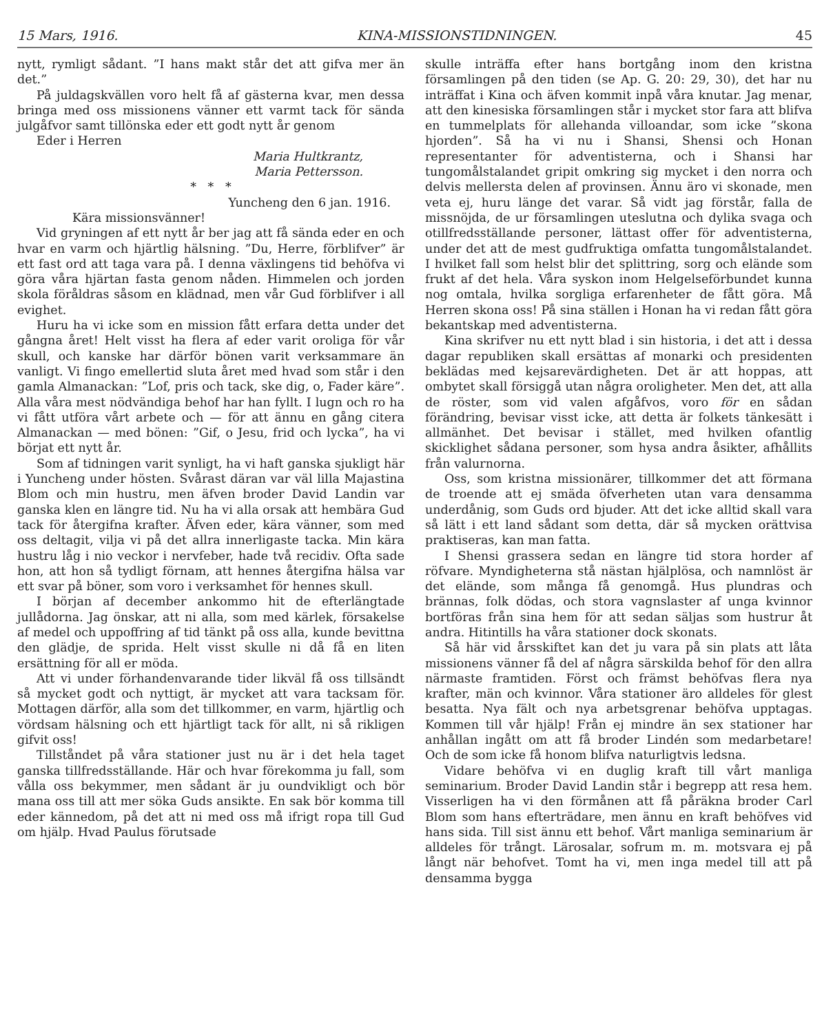15 Mars, 1916. KINA-MISSIONSTIDNINGEN. 45
nytt, rymligt sådant. ”I hans makt står det att gifva mer än det.”
På juldagskvällen voro helt få af gästerna kvar, men dessa bringa med oss missionens vänner ett varmt tack för sända julgåfvor samt tillönska eder ett godt nytt år genom
Eder i Herren
Maria Hultkrantz,
Maria Pettersson.
* * *
Yuncheng den 6 jan. 1916.
Kära missionsvänner!
Vid gryningen af ett nytt år ber jag att få sända eder en och hvar en varm och hjärtlig hälsning. ”Du, Herre, förblifver” är ett fast ord att taga vara på. I denna växlingens tid behöfva vi göra våra hjärtan fasta genom nåden. Himmelen och jorden skola föråldras såsom en klädnad, men vår Gud förblifver i all evighet.
Huru ha vi icke som en mission fått erfara detta under det gångna året! Helt visst ha flera af eder varit oroliga för vår skull, och kanske har därför bönen varit verksammare än vanligt. Vi fingo emellertid sluta året med hvad som står i den gamla Almanackan: ”Lof, pris och tack, ske dig, o, Fader käre”. Alla våra mest nödvändiga behof har han fyllt. I lugn och ro ha vi fått utföra vårt arbete och — för att ännu en gång citera Almanackan — med bönen: ”Gif, o Jesu, frid och lycka”, ha vi börjat ett nytt år.
Som af tidningen varit synligt, ha vi haft ganska sjukligt här i Yuncheng under hösten. Svårast däran var väl lilla Majastina Blom och min hustru, men äfven broder David Landin var ganska klen en längre tid. Nu ha vi alla orsak att hembära Gud tack för återgifna krafter. Äfven eder, kära vänner, som med oss deltagit, vilja vi på det allra innerligaste tacka. Min kära hustru låg i nio veckor i nervfeber, hade två recidiv. Ofta sade hon, att hon så tydligt förnam, att hennes återgifna hälsa var ett svar på böner, som voro i verksamhet för hennes skull.
I början af december ankommo hit de efterlängtade jullådorna. Jag önskar, att ni alla, som med kärlek, försakelse af medel och uppoffring af tid tänkt på oss alla, kunde bevittna den glädje, de sprida. Helt visst skulle ni då få en liten ersättning för all er möda.
Att vi under förhandenvarande tider likväl få oss tillsändt så mycket godt och nyttigt, är mycket att vara tacksam för. Mottagen därför, alla som det tillkommer, en varm, hjärtlig och vördsam hälsning och ett hjärtligt tack för allt, ni så rikligen gifvit oss!
Tillståndet på våra stationer just nu är i det hela taget ganska tillfredsställande. Här och hvar förekomma ju fall, som vålla oss bekymmer, men sådant är ju oundvikligt och bör mana oss till att mer söka Guds ansikte. En sak bör komma till eder kännedom, på det att ni med oss må ifrigt ropa till Gud om hjälp. Hvad Paulus förutsade
skulle inträffa efter hans bortgång inom den kristna församlingen på den tiden (se Ap. G. 20: 29, 30), det har nu inträffat i Kina och äfven kommit inpå våra knutar. Jag menar, att den kinesiska församlingen står i mycket stor fara att blifva en tummelplats för allehanda villoandar, som icke ”skona hjorden”. Så ha vi nu i Shansi, Shensi och Honan representanter för adventisterna, och i Shansi har tungomålstalandet gripit omkring sig mycket i den norra och delvis mellersta delen af provinsen. Ännu äro vi skonade, men veta ej, huru länge det varar. Så vidt jag förstår, falla de missnöjda, de ur församlingen uteslutna och dylika svaga och otillfredsställande personer, lättast offer för adventisterna, under det att de mest gudfruktiga omfatta tungomålstalandet. I hvilket fall som helst blir det splittring, sorg och elände som frukt af det hela. Våra syskon inom Helgelseförbundet kunna nog omtala, hvilka sorgliga erfarenheter de fått göra. Må Herren skona oss! På sina ställen i Honan ha vi redan fått göra bekantskap med adventisterna.
Kina skrifver nu ett nytt blad i sin historia, i det att i dessa dagar republiken skall ersättas af monarki och presidenten beklädas med kejsarevärdigheten. Det är att hoppas, att ombytet skall försiggå utan några oroligheter. Men det, att alla de röster, som vid valen afgåfvos, voro för en sådan förändring, bevisar visst icke, att detta är folkets tänkesätt i allmänhet. Det bevisar i stället, med hvilken ofantlig skicklighet sådana personer, som hysa andra åsikter, afhållits från valurnorna.
Oss, som kristna missionärer, tillkommer det att förmana de troende att ej smäda öfverheten utan vara densamma underdånig, som Guds ord bjuder. Att det icke alltid skall vara så lätt i ett land sådant som detta, där så mycken orättvisa praktiseras, kan man fatta.
I Shensi grassera sedan en längre tid stora horder af röfvare. Myndigheterna stå nästan hjälplösa, och namnlöst är det elände, som många få genomgå. Hus plundras och brännas, folk dödas, och stora vagnslaster af unga kvinnor bortföras från sina hem för att sedan säljas som hustrur åt andra. Hitintills ha våra stationer dock skonats.
Så här vid årsskiftet kan det ju vara på sin plats att låta missionens vänner få del af några särskilda behof för den allra närmaste framtiden. Först och främst behöfvas flera nya krafter, män och kvinnor. Våra stationer äro alldeles för glest besatta. Nya fält och nya arbetsgrenar behöfva upptagas. Kommen till vår hjälp! Från ej mindre än sex stationer har anhållan ingått om att få broder Lindén som medarbetare! Och de som icke få honom blifva naturligtvis ledsna.
Vidare behöfva vi en duglig kraft till vårt manliga seminarium. Broder David Landin står i begrepp att resa hem. Visserligen ha vi den förmånen att få påräkna broder Carl Blom som hans efterträdare, men ännu en kraft behöfves vid hans sida. Till sist ännu ett behof. Vårt manliga seminarium är alldeles för trångt. Lärosalar, sofrum m. m. motsvara ej på långt när behofvet. Tomt ha vi, men inga medel till att på densamma bygga